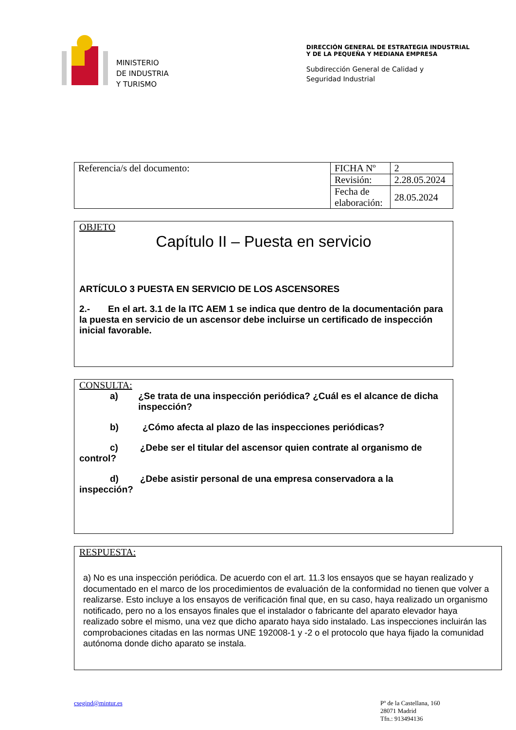MINISTERIO
DE INDUSTRIA
Y TURISMO
DIRECCIÓN GENERAL DE ESTRATEGIA INDUSTRIAL
Y DE LA PEQUEÑA Y MEDIANA EMPRESA
Subdirección General de Calidad y
Seguridad Industrial
| Referencia/s del documento: | FICHA Nº | 2 |
| | Revisión: | 2.28.05.2024 |
| | Fecha de elaboración: | 28.05.2024 |
OBJETO
Capítulo II – Puesta en servicio
ARTÍCULO 3 PUESTA EN SERVICIO DE LOS ASCENSORES
2.- En el art. 3.1 de la ITC AEM 1 se indica que dentro de la documentación para la puesta en servicio de un ascensor debe incluirse un certificado de inspección inicial favorable.
CONSULTA:
a) ¿Se trata de una inspección periódica? ¿Cuál es el alcance de dicha inspección?
b) ¿Cómo afecta al plazo de las inspecciones periódicas?
c) ¿Debe ser el titular del ascensor quien contrate al organismo de control?
d) ¿Debe asistir personal de una empresa conservadora a la inspección?
RESPUESTA:
a) No es una inspección periódica. De acuerdo con el art. 11.3 los ensayos que se hayan realizado y documentado en el marco de los procedimientos de evaluación de la conformidad no tienen que volver a realizarse. Esto incluye a los ensayos de verificación final que, en su caso, haya realizado un organismo notificado, pero no a los ensayos finales que el instalador o fabricante del aparato elevador haya realizado sobre el mismo, una vez que dicho aparato haya sido instalado. Las inspecciones incluirán las comprobaciones citadas en las normas UNE 192008-1 y -2 o el protocolo que haya fijado la comunidad autónoma donde dicho aparato se instala.
csegind@mintur.es Pº de la Castellana, 160
28071 Madrid
Tfn.: 913494136